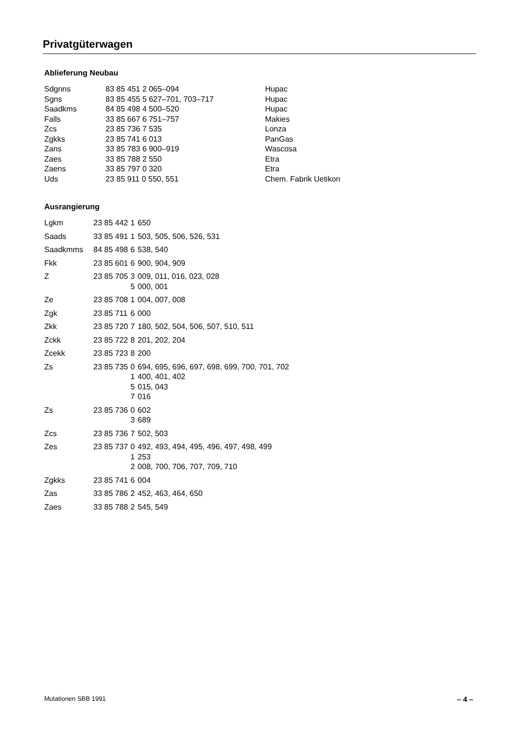Privatgüterwagen
Ablieferung Neubau
| Sdgnns | 83 85 451 2 065–094 | Hupac |
| Sgns | 83 85 455 5 627–701, 703–717 | Hupac |
| Saadkms | 84 85 498 4 500–520 | Hupac |
| Falls | 33 85 667 6 751–757 | Makies |
| Zcs | 23 85 736 7 535 | Lonza |
| Zgkks | 23 85 741 6 013 | PanGas |
| Zans | 33 85 783 6 900–919 | Wascosa |
| Zaes | 33 85 788 2 550 | Etra |
| Zaens | 33 85 797 0 320 | Etra |
| Uds | 23 85 911 0 550, 551 | Chem. Fabrik Uetikon |
Ausrangierung
| Lgkm | 23 85 442 | 1 | 650 |
| Saads | 33 85 491 | 1 | 503, 505, 506, 526, 531 |
| Saadkmms | 84 85 498 | 6 | 538, 540 |
| Fkk | 23 85 601 | 6 | 900, 904, 909 |
| Z | 23 85 705 | 3 5 | 009, 011, 016, 023, 028 000, 001 |
| Ze | 23 85 708 | 1 | 004, 007, 008 |
| Zgk | 23 85 711 | 6 | 000 |
| Zkk | 23 85 720 | 7 | 180, 502, 504, 506, 507, 510, 511 |
| Zckk | 23 85 722 | 8 | 201, 202, 204 |
| Zcekk | 23 85 723 | 8 | 200 |
| Zs | 23 85 735 | 0 1 5 7 | 694, 695, 696, 697, 698, 699, 700, 701, 702 400, 401, 402 015, 043 016 |
| Zs | 23 85 736 | 0 3 | 602 689 |
| Zcs | 23 85 736 | 7 | 502, 503 |
| Zes | 23 85 737 | 0 1 2 | 492, 493, 494, 495, 496, 497, 498, 499 253 008, 700, 706, 707, 709, 710 |
| Zgkks | 23 85 741 | 6 | 004 |
| Zas | 33 85 786 | 2 | 452, 463, 464, 650 |
| Zaes | 33 85 788 | 2 | 545, 549 |
Mutationen SBB 1991 – 4 –